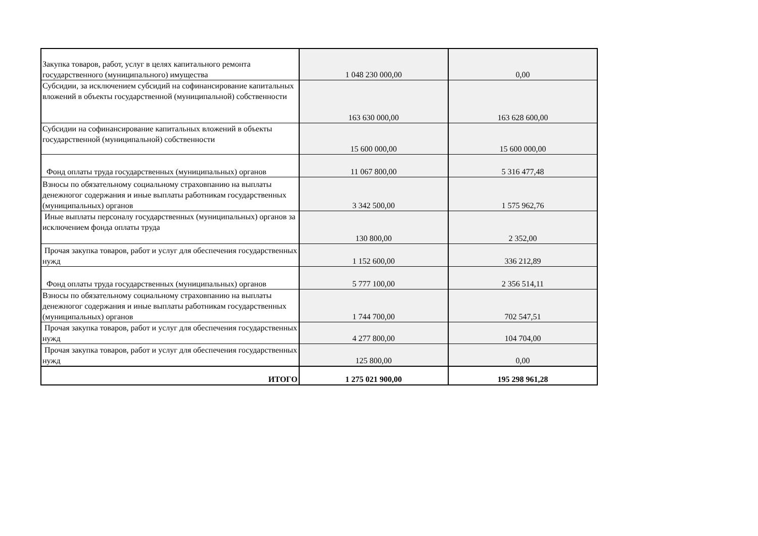| Закупка товаров, работ, услуг в целях капитального ремонта государственного (муниципального) имущества | 1 048 230 000,00 | 0,00 |
| Субсидии, за исключением субсидий на софинансирование капитальных вложений в объекты государственной (муниципальной) собственности | 163 630 000,00 | 163 628 600,00 |
| Субсидии на софинансирование капитальных вложений в объекты государственной (муниципальной) собственности | 15 600 000,00 | 15 600 000,00 |
| Фонд оплаты труда государственных (муниципальных) органов | 11 067 800,00 | 5 316 477,48 |
| Взносы по обязательному социальному страховпанию на выплаты денежногог содержания и иные выплаты работникам государственных (муниципальных) органов | 3 342 500,00 | 1 575 962,76 |
| Иные выплаты персоналу государственных (муниципальных) органов за исключением фонда оплаты труда | 130 800,00 | 2 352,00 |
| Прочая закупка товаров, работ и услуг для обеспечения государственных нужд | 1 152 600,00 | 336 212,89 |
| Фонд оплаты труда государственных (муниципальных) органов | 5 777 100,00 | 2 356 514,11 |
| Взносы по обязательному социальному страховпанию на выплаты денежногог содержания и иные выплаты работникам государственных (муниципальных) органов | 1 744 700,00 | 702 547,51 |
| Прочая закупка товаров, работ и услуг для обеспечения государственных нужд | 4 277 800,00 | 104 704,00 |
| Прочая закупка товаров, работ и услуг для обеспечения государственных нужд | 125 800,00 | 0,00 |
| ИТОГО | 1 275 021 900,00 | 195 298 961,28 |